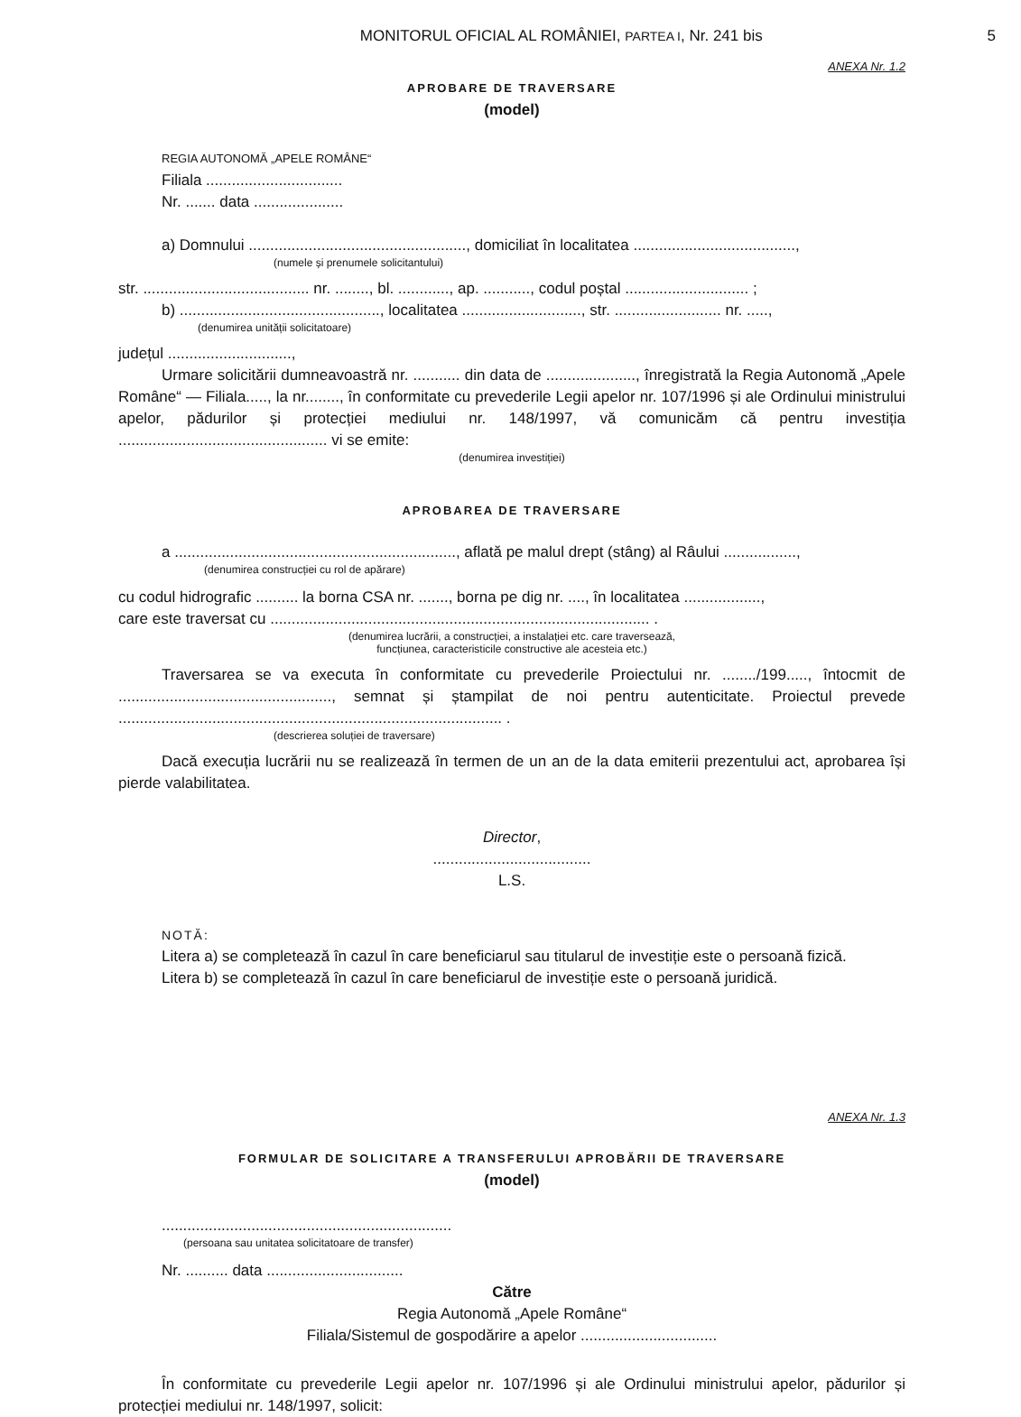MONITORUL OFICIAL AL ROMÂNIEI, PARTEA I, Nr. 241 bis
5
ANEXA Nr. 1.2
APROBARE DE TRAVERSARE
(model)
REGIA AUTONOMĂ „APELE ROMÂNE“
Filiala ................................
Nr. ....... data .....................
a) Domnului ..................................................., domiciliat în localitatea ......................................,
(numele și prenumele solicitantului)
str. ....................................... nr. ........, bl. ............, ap. ..........., codul poștal ............................. ;
b) ..............................................., localitatea ............................, str. ......................... nr. .....,
(denumirea unității solicitatoare)
județul .............................,
Urmare solicitării dumneavoastră nr. ........... din data de ....................., înregistrată la Regia Autonomă „Apele Române“ — Filiala....., la nr........, în conformitate cu prevederile Legii apelor nr. 107/1996 și ale Ordinului ministrului apelor, pădurilor și protecției mediului nr. 148/1997, vă comunicăm că pentru investiția ................................................. vi se emite:
(denumirea investiției)
APROBAREA DE TRAVERSARE
a .................................................................., aflată pe malul drept (stâng) al Râului .................,
(denumirea construcției cu rol de apărare)
cu codul hidrografic .......... la borna CSA nr. ......., borna pe dig nr. ...., în localitatea ..................,
care este traversat cu ......................................................................................... .
(denumirea lucrării, a construcției, a instalației etc. care traversează,
funcțiunea, caracteristicile constructive ale acesteia etc.)
Traversarea se va executa în conformitate cu prevederile Proiectului nr. ......../199....., întocmit de .................................................., semnat și ștampilat de noi pentru autenticitate. Proiectul prevede .......................................................................................... .
(descrierea soluției de traversare)
Dacă execuția lucrării nu se realizează în termen de un an de la data emiterii prezentului act, aprobarea își pierde valabilitatea.
Director,
.....................................
L.S.
NOTĂ:
Litera a) se completează în cazul în care beneficiarul sau titularul de investiție este o persoană fizică.
Litera b) se completează în cazul în care beneficiarul de investiție este o persoană juridică.
ANEXA Nr. 1.3
FORMULAR DE SOLICITARE A TRANSFERULUI APROBĂRII DE TRAVERSARE
(model)
....................................................................
(persoana sau unitatea solicitatoare de transfer)
Nr. .......... data ................................
Către
Regia Autonomă „Apele Române“
Filiala/Sistemul de gospodărire a apelor ................................
În conformitate cu prevederile Legii apelor nr. 107/1996 și ale Ordinului ministrului apelor, pădurilor și protecției mediului nr. 148/1997, solicit: